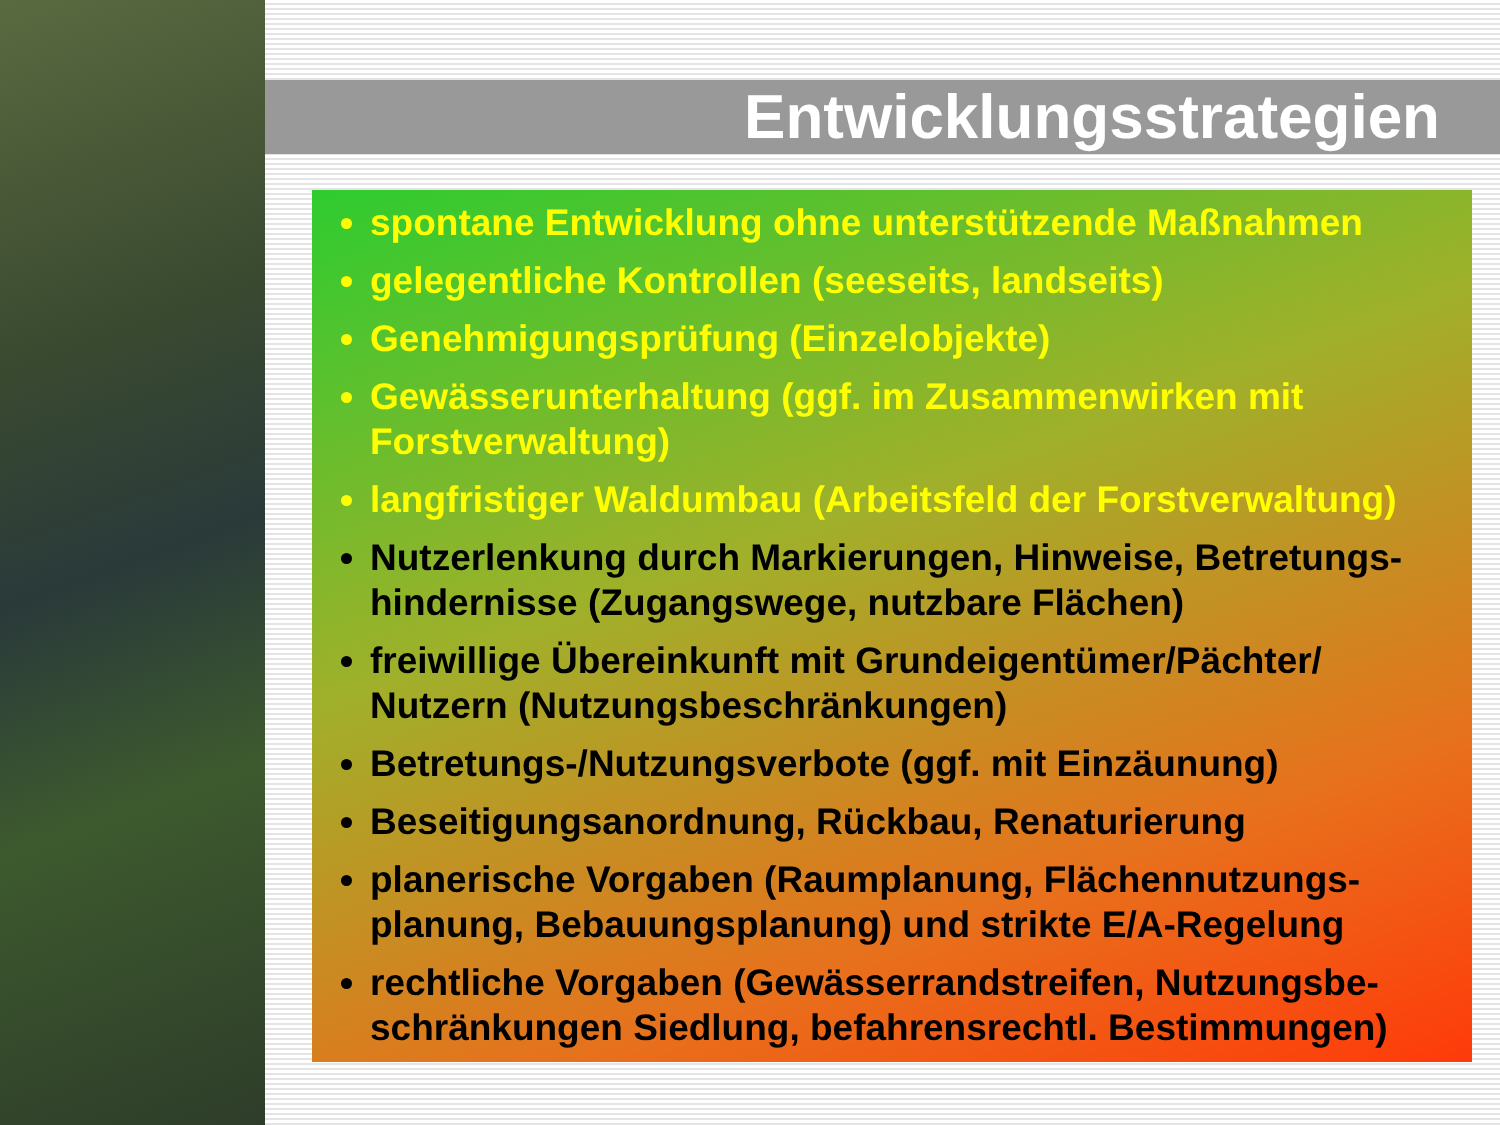Entwicklungsstrategien
spontane Entwicklung ohne unterstützende Maßnahmen
gelegentliche Kontrollen (seeseits, landseits)
Genehmigungsprüfung (Einzelobjekte)
Gewässerunterhaltung (ggf. im Zusammenwirken mit Forstverwaltung)
langfristiger Waldumbau (Arbeitsfeld der Forstverwaltung)
Nutzerlenkung durch Markierungen, Hinweise, Betretungs-hindernisse (Zugangswege, nutzbare Flächen)
freiwillige Übereinkunft mit Grundeigentümer/Pächter/ Nutzern (Nutzungsbeschränkungen)
Betretungs-/Nutzungsverbote (ggf. mit Einzäunung)
Beseitigungsanordnung, Rückbau, Renaturierung
planerische Vorgaben (Raumplanung, Flächennutzungs-planung, Bebauungsplanung) und strikte E/A-Regelung
rechtliche Vorgaben (Gewässerrandstreifen, Nutzungsbe-schränkungen Siedlung, befahrensrechtl. Bestimmungen)